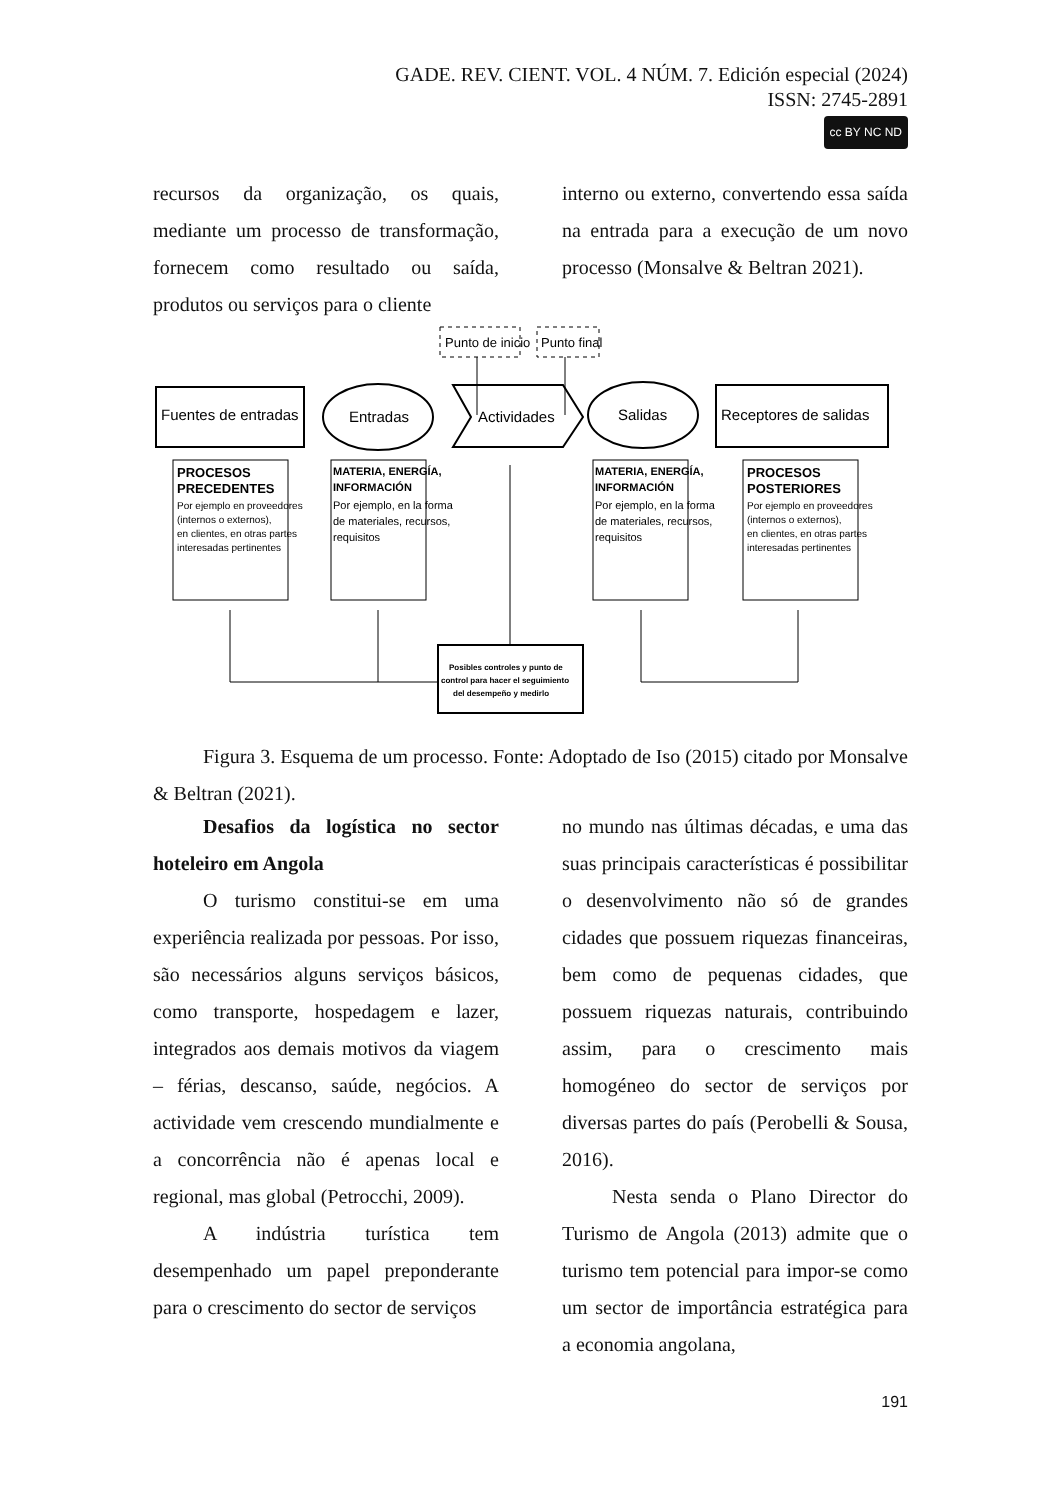GADE. REV. CIENT. VOL. 4 NÚM. 7. Edición especial (2024)
ISSN: 2745-2891
cc BY NC ND
recursos da organização, os quais, mediante um processo de transformação, fornecem como resultado ou saída, produtos ou serviços para o cliente
interno ou externo, convertendo essa saída na entrada para a execução de um novo processo (Monsalve & Beltran 2021).
Punto de inicio
Punto final
Fuentes de entradas
Entradas
Actividades
Salidas
Receptores de salidas
PROCESOS
PRECEDENTES
Por ejemplo en proveedores
(internos o externos),
en clientes, en otras partes
interesadas pertinentes
MATERIA, ENERGÍA,
INFORMACIÓN
Por ejemplo, en la forma
de materiales, recursos,
requisitos
MATERIA, ENERGÍA,
INFORMACIÓN
Por ejemplo, en la forma
de materiales, recursos,
requisitos
PROCESOS
POSTERIORES
Por ejemplo en proveedores
(internos o externos),
en clientes, en otras partes
interesadas pertinentes
Posibles controles y punto de
control para hacer el seguimiento
del desempeño y medirlo
Figura 3. Esquema de um processo. Fonte: Adoptado de Iso (2015) citado por Monsalve & Beltran (2021).
Desafios da logística no sector hoteleiro em Angola
O turismo constitui-se em uma experiência realizada por pessoas. Por isso, são necessários alguns serviços básicos, como transporte, hospedagem e lazer, integrados aos demais motivos da viagem – férias, descanso, saúde, negócios. A actividade vem crescendo mundialmente e a concorrência não é apenas local e regional, mas global (Petrocchi, 2009).
A indústria turística tem desempenhado um papel preponderante para o crescimento do sector de serviços
no mundo nas últimas décadas, e uma das suas principais características é possibilitar o desenvolvimento não só de grandes cidades que possuem riquezas financeiras, bem como de pequenas cidades, que possuem riquezas naturais, contribuindo assim, para o crescimento mais homogéneo do sector de serviços por diversas partes do país (Perobelli & Sousa, 2016).
Nesta senda o Plano Director do Turismo de Angola (2013) admite que o turismo tem potencial para impor-se como um sector de importância estratégica para a economia angolana,
191